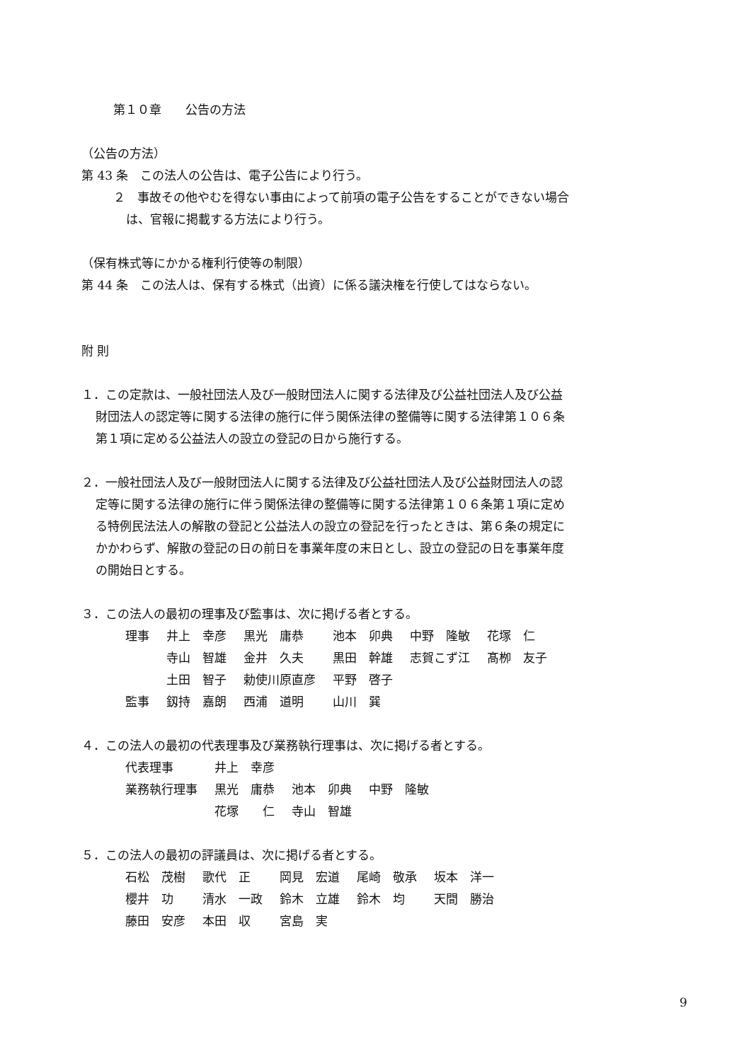第１０章　　公告の方法
（公告の方法）
第 43 条　この法人の公告は、電子公告により行う。
２　事故その他やむを得ない事由によって前項の電子公告をすることができない場合
は、官報に掲載する方法により行う。
（保有株式等にかかる権利行使等の制限）
第 44 条　この法人は、保有する株式（出資）に係る議決権を行使してはならない。
附 則
１．この定款は、一般社団法人及び一般財団法人に関する法律及び公益社団法人及び公益
財団法人の認定等に関する法律の施行に伴う関係法律の整備等に関する法律第１０６条
第１項に定める公益法人の設立の登記の日から施行する。
２．一般社団法人及び一般財団法人に関する法律及び公益社団法人及び公益財団法人の認
定等に関する法律の施行に伴う関係法律の整備等に関する法律第１０６条第１項に定め
る特例民法法人の解散の登記と公益法人の設立の登記を行ったときは、第６条の規定に
かかわらず、解散の登記の日の前日を事業年度の末日とし、設立の登記の日を事業年度
の開始日とする。
３．この法人の最初の理事及び監事は、次に掲げる者とする。
| 理事 | 井上 幸彦 | 黒光 庸恭 | 池本 卯典 | 中野 隆敏 | 花塚 仁 |
| | 寺山 智雄 | 金井 久夫 | 黒田 幹雄 | 志賀こず江 | 髙栁 友子 |
| | 土田 智子 | 勅使川原直彦 | 平野 啓子 | | |
| 監事 | 釼持 嘉朗 | 西浦 道明 | 山川 巽 | | |
４．この法人の最初の代表理事及び業務執行理事は、次に掲げる者とする。
| 代表理事 | 井上 幸彦 | | |
| 業務執行理事 | 黒光 庸恭 | 池本 卯典 | 中野 隆敏 |
| | 花塚 仁 | 寺山 智雄 | |
５．この法人の最初の評議員は、次に掲げる者とする。
| 石松 茂樹 | 歌代 正 | 岡見 宏道 | 尾崎 敬承 | 坂本 洋一 |
| 櫻井 功 | 清水 一政 | 鈴木 立雄 | 鈴木 均 | 天間 勝治 |
| 藤田 安彦 | 本田 収 | 宮島 実 | | |
9